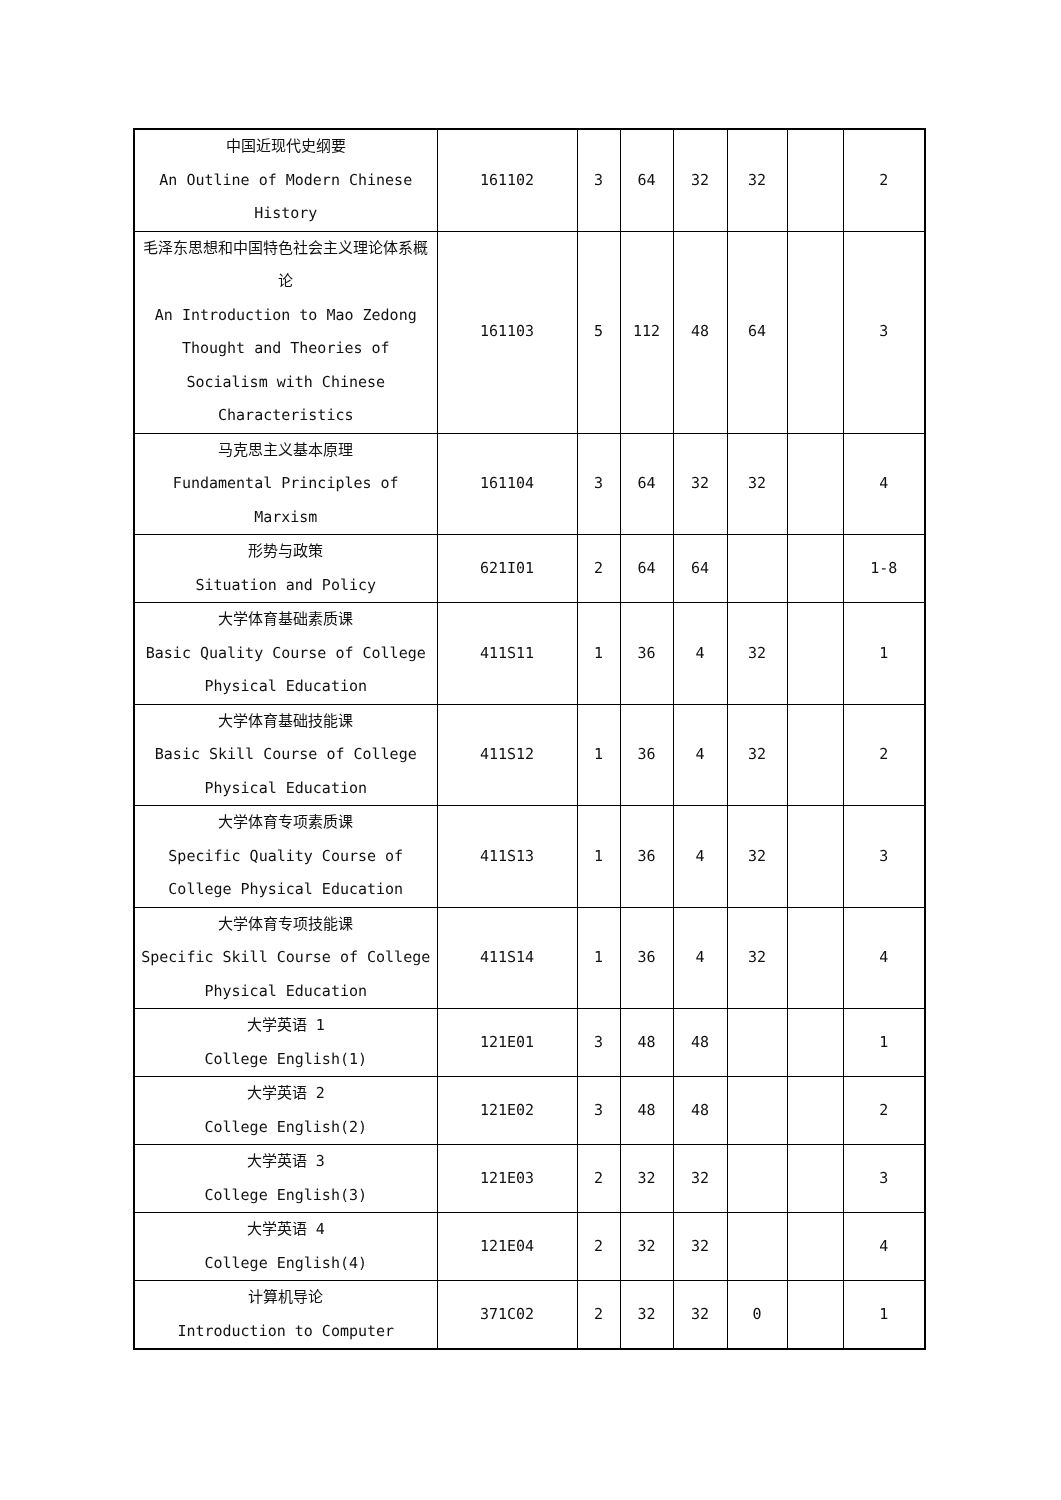| 中国近现代史纲要 An Outline of Modern Chinese History | 161102 | 3 | 64 | 32 | 32 | | 2 |
| 毛泽东思想和中国特色社会主义理论体系概论 An Introduction to Mao Zedong Thought and Theories of Socialism with Chinese Characteristics | 161103 | 5 | 112 | 48 | 64 | | 3 |
| 马克思主义基本原理 Fundamental Principles of Marxism | 161104 | 3 | 64 | 32 | 32 | | 4 |
| 形势与政策 Situation and Policy | 621I01 | 2 | 64 | 64 | | | 1-8 |
| 大学体育基础素质课 Basic Quality Course of College Physical Education | 411S11 | 1 | 36 | 4 | 32 | | 1 |
| 大学体育基础技能课 Basic Skill Course of College Physical Education | 411S12 | 1 | 36 | 4 | 32 | | 2 |
| 大学体育专项素质课 Specific Quality Course of College Physical Education | 411S13 | 1 | 36 | 4 | 32 | | 3 |
| 大学体育专项技能课 Specific Skill Course of College Physical Education | 411S14 | 1 | 36 | 4 | 32 | | 4 |
| 大学英语 1 College English(1) | 121E01 | 3 | 48 | 48 | | | 1 |
| 大学英语 2 College English(2) | 121E02 | 3 | 48 | 48 | | | 2 |
| 大学英语 3 College English(3) | 121E03 | 2 | 32 | 32 | | | 3 |
| 大学英语 4 College English(4) | 121E04 | 2 | 32 | 32 | | | 4 |
| 计算机导论 Introduction to Computer | 371C02 | 2 | 32 | 32 | 0 | | 1 |